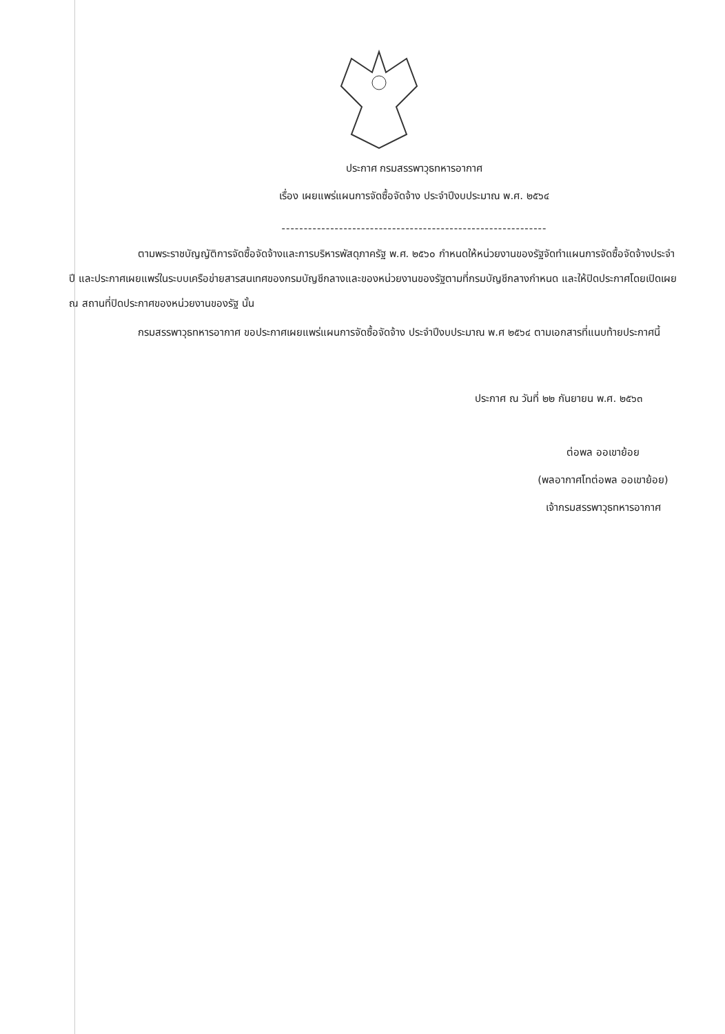ประกาศ กรมสรรพาวุธทหารอากาศ
เรื่อง เผยแพร่แผนการจัดซื้อจัดจ้าง ประจำปีงบประมาณ พ.ศ. ๒๕๖๔
------------------------------------------------------------
ตามพระราชบัญญัติการจัดซื้อจัดจ้างและการบริหารพัสดุภาครัฐ พ.ศ. ๒๕๖๐ กำหนดให้หน่วยงานของรัฐจัดทำแผนการจัดซื้อจัดจ้างประจำปี และประกาศเผยแพร่ในระบบเครือข่ายสารสนเทศของกรมบัญชีกลางและของหน่วยงานของรัฐตามที่กรมบัญชีกลางกำหนด และให้ปิดประกาศโดยเปิดเผย ณ สถานที่ปิดประกาศของหน่วยงานของรัฐ นั้น
กรมสรรพาวุธทหารอากาศ ขอประกาศเผยแพร่แผนการจัดซื้อจัดจ้าง ประจำปีงบประมาณ พ.ศ ๒๕๖๔ ตามเอกสารที่แนบท้ายประกาศนี้
ประกาศ ณ วันที่ ๒๒ กันยายน พ.ศ. ๒๕๖๓
ต่อพล ออเขาย้อย
(พลอากาศโทต่อพล ออเขาย้อย)
เจ้ากรมสรรพาวุธทหารอากาศ